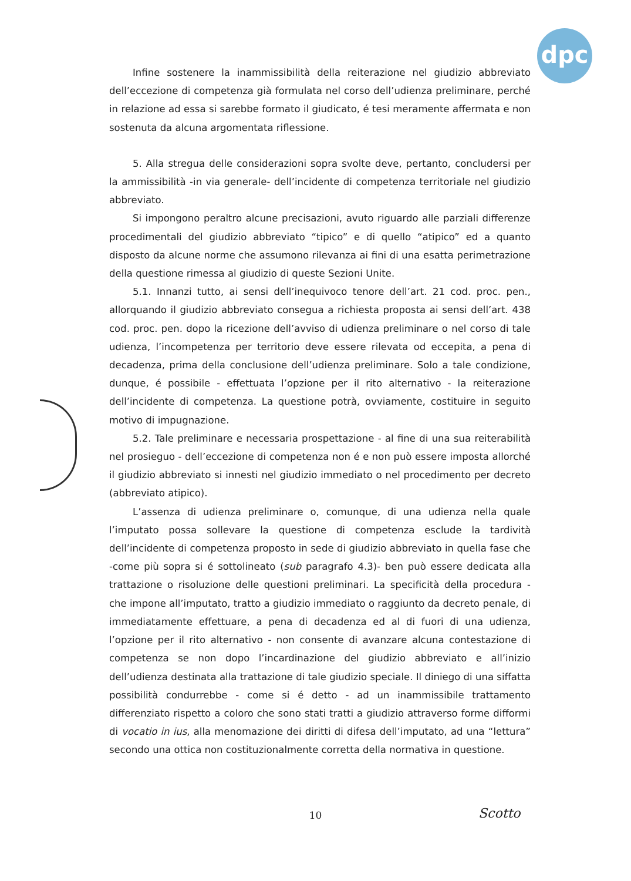dpc
Infine sostenere la inammissibilità della reiterazione nel giudizio abbreviato dell’eccezione di competenza già formulata nel corso dell’udienza preliminare, perché in relazione ad essa si sarebbe formato il giudicato, é tesi meramente affermata e non sostenuta da alcuna argomentata riflessione.
5. Alla stregua delle considerazioni sopra svolte deve, pertanto, concludersi per la ammissibilità -in via generale- dell’incidente di competenza territoriale nel giudizio abbreviato.
Si impongono peraltro alcune precisazioni, avuto riguardo alle parziali differenze procedimentali del giudizio abbreviato “tipico” e di quello “atipico” ed a quanto disposto da alcune norme che assumono rilevanza ai fini di una esatta perimetrazione della questione rimessa al giudizio di queste Sezioni Unite.
5.1. Innanzi tutto, ai sensi dell’inequivoco tenore dell’art. 21 cod. proc. pen., allorquando il giudizio abbreviato consegua a richiesta proposta ai sensi dell’art. 438 cod. proc. pen. dopo la ricezione dell’avviso di udienza preliminare o nel corso di tale udienza, l’incompetenza per territorio deve essere rilevata od eccepita, a pena di decadenza, prima della conclusione dell’udienza preliminare. Solo a tale condizione, dunque, é possibile - effettuata l’opzione per il rito alternativo - la reiterazione dell’incidente di competenza. La questione potrà, ovviamente, costituire in seguito motivo di impugnazione.
5.2. Tale preliminare e necessaria prospettazione - al fine di una sua reiterabilità nel prosieguo - dell’eccezione di competenza non é e non può essere imposta allorché il giudizio abbreviato si innesti nel giudizio immediato o nel procedimento per decreto (abbreviato atipico).
L’assenza di udienza preliminare o, comunque, di una udienza nella quale l’imputato possa sollevare la questione di competenza esclude la tardività dell’incidente di competenza proposto in sede di giudizio abbreviato in quella fase che -come più sopra si é sottolineato (sub paragrafo 4.3)- ben può essere dedicata alla trattazione o risoluzione delle questioni preliminari. La specificità della procedura - che impone all’imputato, tratto a giudizio immediato o raggiunto da decreto penale, di immediatamente effettuare, a pena di decadenza ed al di fuori di una udienza, l’opzione per il rito alternativo - non consente di avanzare alcuna contestazione di competenza se non dopo l’incardinazione del giudizio abbreviato e all’inizio dell’udienza destinata alla trattazione di tale giudizio speciale. Il diniego di una siffatta possibilità condurrebbe - come si é detto - ad un inammissibile trattamento differenziato rispetto a coloro che sono stati tratti a giudizio attraverso forme difformi di vocatio in ius, alla menomazione dei diritti di difesa dell’imputato, ad una “lettura” secondo una ottica non costituzionalmente corretta della normativa in questione.
10 Scotto